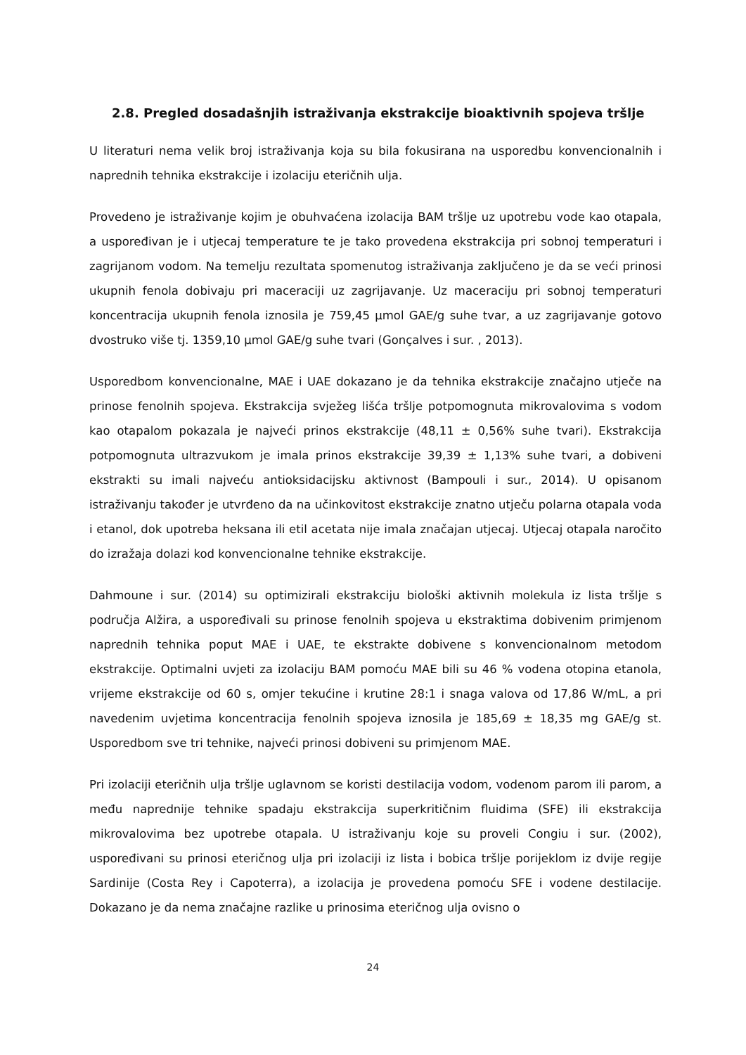2.8. Pregled dosadašnjih istraživanja ekstrakcije bioaktivnih spojeva tršlje
U literaturi nema velik broj istraživanja koja su bila fokusirana na usporedbu konvencionalnih i naprednih tehnika ekstrakcije i izolaciju eteričnih ulja.
Provedeno je istraživanje kojim je obuhvaćena izolacija BAM tršlje uz upotrebu vode kao otapala, a uspoređivan je i utjecaj temperature te je tako provedena ekstrakcija pri sobnoj temperaturi i zagrijanom vodom. Na temelju rezultata spomenutog istraživanja zaključeno je da se veći prinosi ukupnih fenola dobivaju pri maceraciji uz zagrijavanje. Uz maceraciju pri sobnoj temperaturi koncentracija ukupnih fenola iznosila je 759,45 µmol GAE/g suhe tvar, a uz zagrijavanje gotovo dvostruko više tj. 1359,10 µmol GAE/g suhe tvari (Gonçalves i sur. , 2013).
Usporedbom konvencionalne, MAE i UAE dokazano je da tehnika ekstrakcije značajno utječe na prinose fenolnih spojeva. Ekstrakcija svježeg lišća tršlje potpomognuta mikrovalovima s vodom kao otapalom pokazala je najveći prinos ekstrakcije (48,11 ± 0,56% suhe tvari). Ekstrakcija potpomognuta ultrazvukom je imala prinos ekstrakcije 39,39 ± 1,13% suhe tvari, a dobiveni ekstrakti su imali najveću antioksidacijsku aktivnost (Bampouli i sur., 2014). U opisanom istraživanju također je utvrđeno da na učinkovitost ekstrakcije znatno utječu polarna otapala voda i etanol, dok upotreba heksana ili etil acetata nije imala značajan utjecaj. Utjecaj otapala naročito do izražaja dolazi kod konvencionalne tehnike ekstrakcije.
Dahmoune i sur. (2014) su optimizirali ekstrakciju biološki aktivnih molekula iz lista tršlje s područja Alžira, a uspoređivali su prinose fenolnih spojeva u ekstraktima dobivenim primjenom naprednih tehnika poput MAE i UAE, te ekstrakte dobivene s konvencionalnom metodom ekstrakcije. Optimalni uvjeti za izolaciju BAM pomoću MAE bili su 46 % vodena otopina etanola, vrijeme ekstrakcije od 60 s, omjer tekućine i krutine 28:1 i snaga valova od 17,86 W/mL, a pri navedenim uvjetima koncentracija fenolnih spojeva iznosila je 185,69 ± 18,35 mg GAE/g st. Usporedbom sve tri tehnike, najveći prinosi dobiveni su primjenom MAE.
Pri izolaciji eteričnih ulja tršlje uglavnom se koristi destilacija vodom, vodenom parom ili parom, a među naprednije tehnike spadaju ekstrakcija superkritičnim fluidima (SFE) ili ekstrakcija mikrovalovima bez upotrebe otapala. U istraživanju koje su proveli Congiu i sur. (2002), uspoređivani su prinosi eteričnog ulja pri izolaciji iz lista i bobica tršlje porijeklom iz dvije regije Sardinije (Costa Rey i Capoterra), a izolacija je provedena pomoću SFE i vodene destilacije. Dokazano je da nema značajne razlike u prinosima eteričnog ulja ovisno o
24